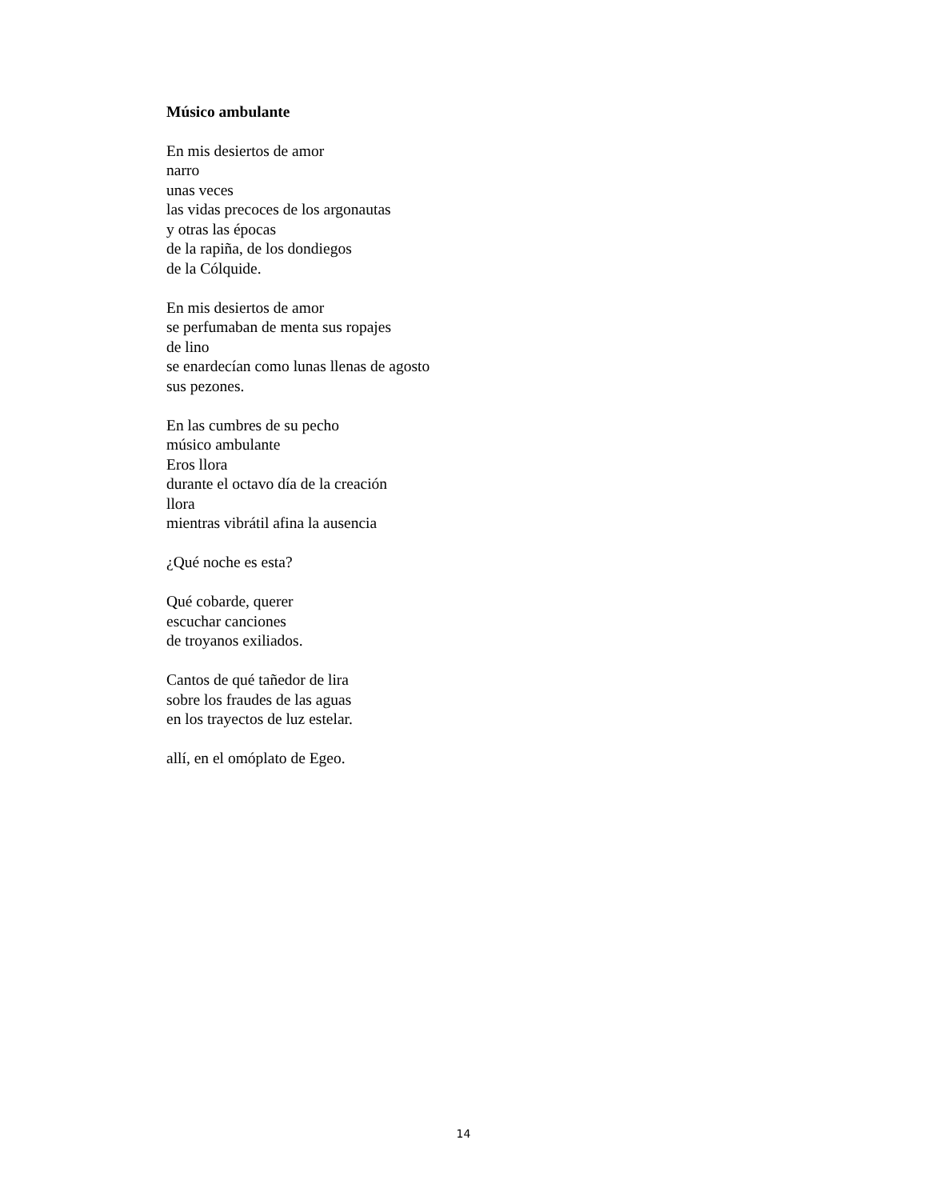Músico ambulante
En mis desiertos de amor
narro
unas veces
las vidas precoces de los argonautas
y otras las épocas
de la rapiña, de los dondiegos
de la Cólquide.
En mis desiertos de amor
se perfumaban de menta sus ropajes
de lino
se enardecían como lunas llenas de agosto
sus pezones.
En las cumbres de su pecho
músico ambulante
Eros llora
durante el octavo día de la creación
llora
mientras vibrátil afina la ausencia
¿Qué noche es esta?
Qué cobarde, querer
escuchar canciones
de troyanos exiliados.
Cantos de qué tañedor de lira
sobre los fraudes de las aguas
en los trayectos de luz estelar.
allí, en el omóplato de Egeo.
14